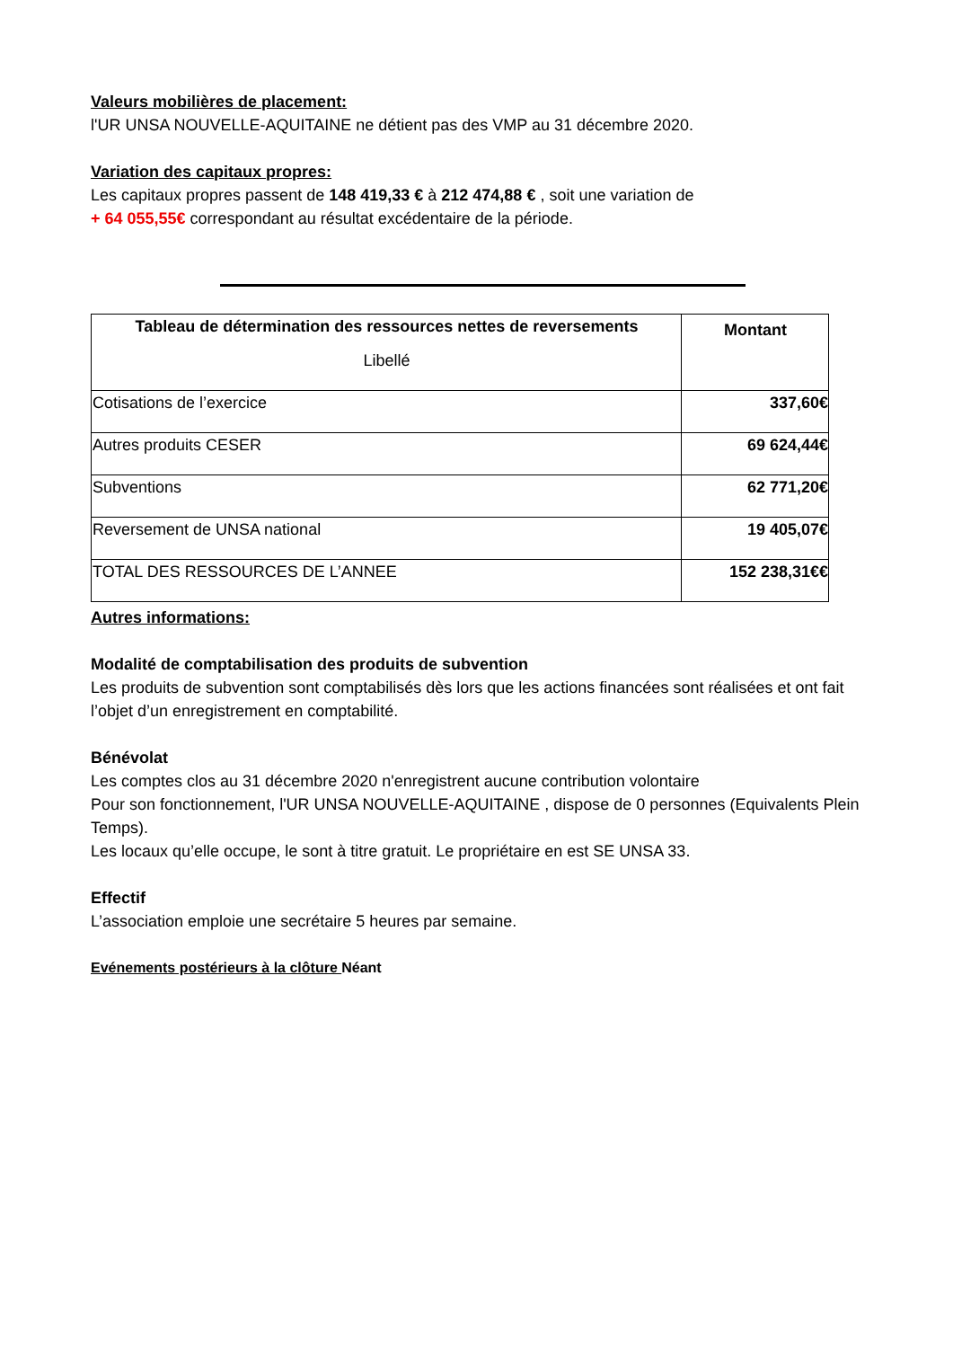Valeurs mobilières de placement:
l'UR UNSA NOUVELLE-AQUITAINE ne détient pas des VMP au 31 décembre 2020.
Variation des capitaux propres:
Les capitaux propres passent de 148 419,33 € à 212 474,88 € , soit une variation de
+ 64 055,55€ correspondant au résultat excédentaire de la période.
| Tableau de détermination des ressources nettes de reversements Libellé | Montant |
| --- | --- |
| Cotisations de l’exercice | 337,60€ |
| Autres produits CESER | 69 624,44€ |
| Subventions | 62 771,20€ |
| Reversement de UNSA national | 19 405,07€ |
| TOTAL DES RESSOURCES DE L’ANNEE | 152 238,31€€ |
Autres informations:
Modalité de comptabilisation des produits de subvention
Les produits de subvention sont comptabilisés dès lors que les actions financées sont réalisées et ont fait l’objet d’un enregistrement en comptabilité.
Bénévolat
Les comptes clos au 31 décembre 2020 n'enregistrent aucune contribution volontaire
Pour son fonctionnement, l'UR UNSA NOUVELLE-AQUITAINE , dispose de 0 personnes (Equivalents Plein Temps).
Les locaux qu’elle occupe, le sont à titre gratuit. Le propriétaire en est SE UNSA 33.
Effectif
L’association emploie une secrétaire 5 heures par semaine.
Evénements postérieurs à la clôture Néant